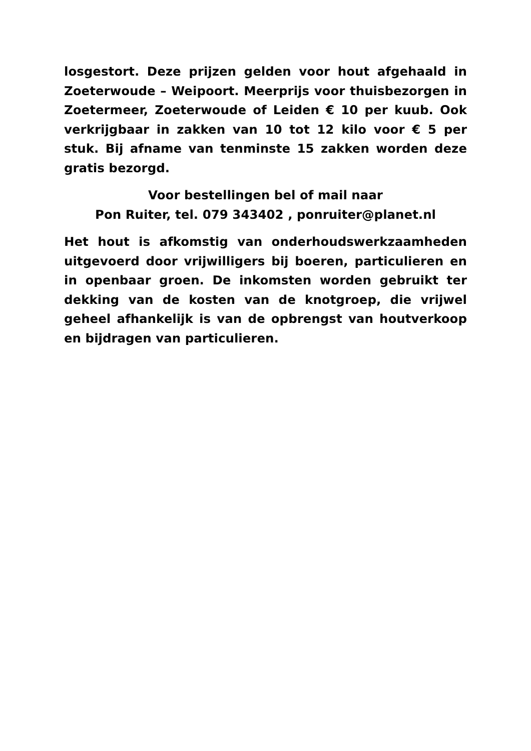losgestort. Deze prijzen gelden voor hout afgehaald in Zoeterwoude – Weipoort. Meerprijs voor thuisbezorgen in Zoetermeer, Zoeterwoude of Leiden € 10 per kuub. Ook verkrijgbaar in zakken van 10 tot 12 kilo voor € 5 per stuk. Bij afname van tenminste 15 zakken worden deze gratis bezorgd.
Voor bestellingen bel of mail naar
Pon Ruiter, tel. 079 343402 , ponruiter@planet.nl
Het hout is afkomstig van onderhoudswerkzaamheden uitgevoerd door vrijwilligers bij boeren, particulieren en in openbaar groen. De inkomsten worden gebruikt ter dekking van de kosten van de knotgroep, die vrijwel geheel afhankelijk is van de opbrengst van houtverkoop en bijdragen van particulieren.